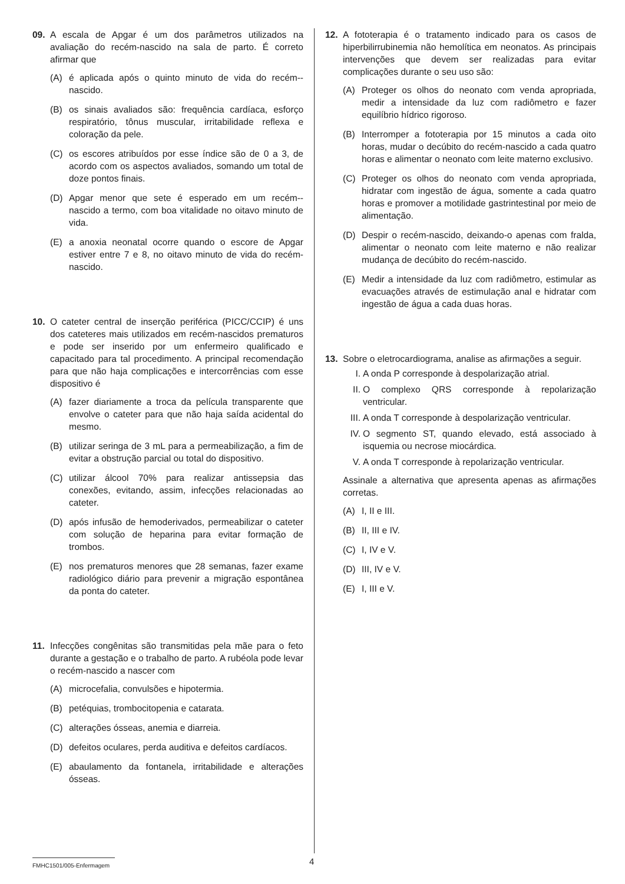09. A escala de Apgar é um dos parâmetros utilizados na avaliação do recém-nascido na sala de parto. É correto afirmar que
(A) é aplicada após o quinto minuto de vida do recém--nascido.
(B) os sinais avaliados são: frequência cardíaca, esforço respiratório, tônus muscular, irritabilidade reflexa e coloração da pele.
(C) os escores atribuídos por esse índice são de 0 a 3, de acordo com os aspectos avaliados, somando um total de doze pontos finais.
(D) Apgar menor que sete é esperado em um recém--nascido a termo, com boa vitalidade no oitavo minuto de vida.
(E) a anoxia neonatal ocorre quando o escore de Apgar estiver entre 7 e 8, no oitavo minuto de vida do recém-nascido.
10. O cateter central de inserção periférica (PICC/CCIP) é uns dos cateteres mais utilizados em recém-nascidos prematuros e pode ser inserido por um enfermeiro qualificado e capacitado para tal procedimento. A principal recomendação para que não haja complicações e intercorrências com esse dispositivo é
(A) fazer diariamente a troca da película transparente que envolve o cateter para que não haja saída acidental do mesmo.
(B) utilizar seringa de 3 mL para a permeabilização, a fim de evitar a obstrução parcial ou total do dispositivo.
(C) utilizar álcool 70% para realizar antissepsia das conexões, evitando, assim, infecções relacionadas ao cateter.
(D) após infusão de hemoderivados, permeabilizar o cateter com solução de heparina para evitar formação de trombos.
(E) nos prematuros menores que 28 semanas, fazer exame radiológico diário para prevenir a migração espontânea da ponta do cateter.
11. Infecções congênitas são transmitidas pela mãe para o feto durante a gestação e o trabalho de parto. A rubéola pode levar o recém-nascido a nascer com
(A) microcefalia, convulsões e hipotermia.
(B) petéquias, trombocitopenia e catarata.
(C) alterações ósseas, anemia e diarreia.
(D) defeitos oculares, perda auditiva e defeitos cardíacos.
(E) abaulamento da fontanela, irritabilidade e alterações ósseas.
12. A fototerapia é o tratamento indicado para os casos de hiperbilirrubinemia não hemolítica em neonatos. As principais intervenções que devem ser realizadas para evitar complicações durante o seu uso são:
(A) Proteger os olhos do neonato com venda apropriada, medir a intensidade da luz com radiômetro e fazer equilíbrio hídrico rigoroso.
(B) Interromper a fototerapia por 15 minutos a cada oito horas, mudar o decúbito do recém-nascido a cada quatro horas e alimentar o neonato com leite materno exclusivo.
(C) Proteger os olhos do neonato com venda apropriada, hidratar com ingestão de água, somente a cada quatro horas e promover a motilidade gastrintestinal por meio de alimentação.
(D) Despir o recém-nascido, deixando-o apenas com fralda, alimentar o neonato com leite materno e não realizar mudança de decúbito do recém-nascido.
(E) Medir a intensidade da luz com radiômetro, estimular as evacuações através de estimulação anal e hidratar com ingestão de água a cada duas horas.
13. Sobre o eletrocardiograma, analise as afirmações a seguir.
I. A onda P corresponde à despolarização atrial.
II. O complexo QRS corresponde à repolarização ventricular.
III.
A onda T corresponde à despolarização ventricular.
IV. O segmento ST, quando elevado, está associado à isquemia ou necrose miocárdica.
V. A onda T corresponde à repolarização ventricular.
Assinale a alternativa que apresenta apenas as afirmações corretas.
(A) I, II e III.
(B) II, III e IV.
(C) I, IV e V.
(D) III, IV e V.
(E) I, III e V.
FMHC1501/005-Enfermagem 4